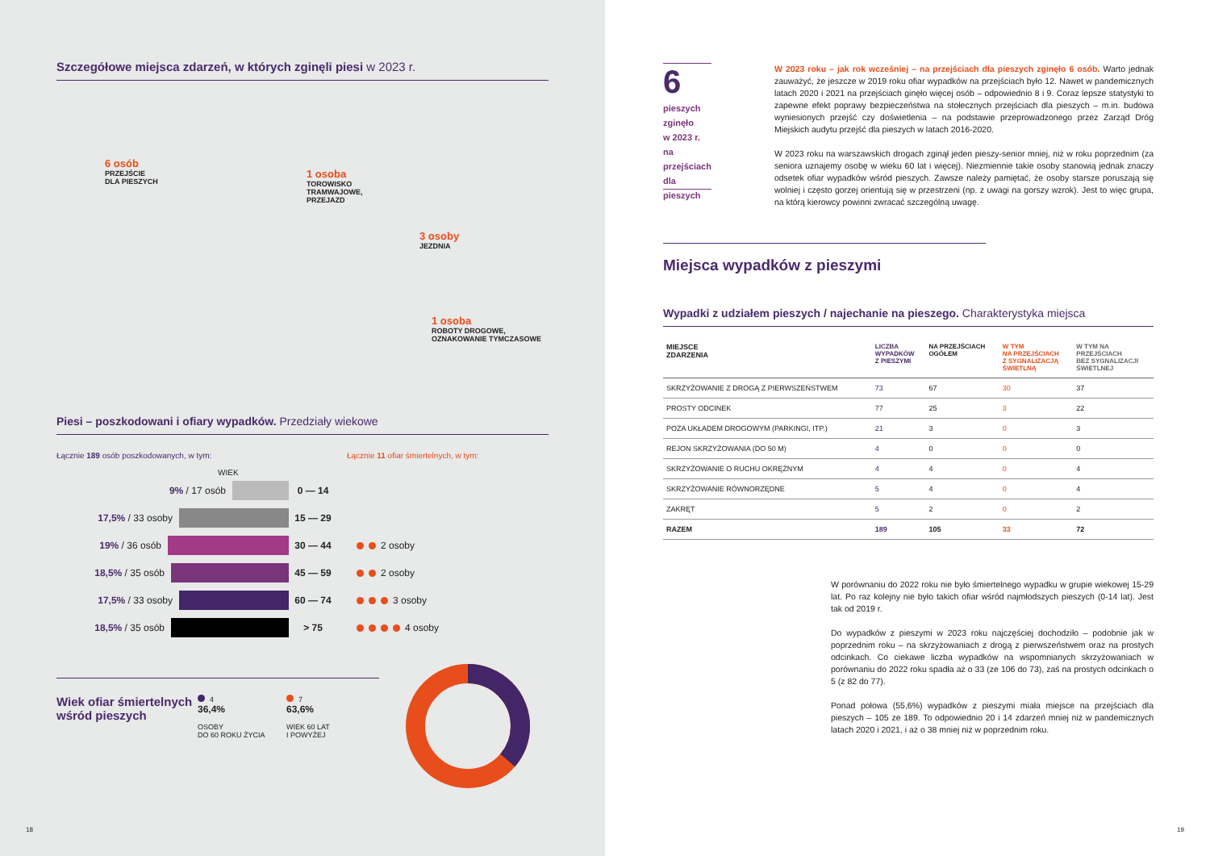Szczegółowe miejsca zdarzeń, w których zginęli piesi w 2023 r.
6 osób
PRZEJŚCIE
DLA PIESZYCH
1 osoba
TOROWISKO
TRAMWAJOWE,
PRZEJAZD
3 osoby
JEZDNIA
1 osoba
ROBOTY DROGOWE,
OZNAKOWANIE TYMCZASOWE
Piesi – poszkodowani i ofiary wypadków. Przedziały wiekowe
Łącznie 189 osób poszkodowanych, w tym: Łącznie 11 ofiar śmiertelnych, w tym:
WIEK
9% / 17 osób 0 — 14
17,5% / 33 osoby 15 — 29
19% / 36 osób 30 — 44 2 osoby
18,5% / 35 osób 45 — 59 2 osoby
17,5% / 33 osoby 60 — 74 3 osoby
18,5% / 35 osób > 75 4 osoby
Wiek ofiar śmiertelnych wśród pieszych
4
36,4%
OSOBY
DO 60 ROKU ŻYCIA
7
63,6%
WIEK 60 LAT
I POWYŻEJ
18
6
pieszych zginęło
w 2023 r.
na przejściach
dla pieszych
W 2023 roku – jak rok wcześniej – na przejściach dla pieszych zginęło 6 osób. Warto jednak zauważyć, że jeszcze w 2019 roku ofiar wypadków na przejściach było 12. Nawet w pandemicznych latach 2020 i 2021 na przejściach ginęło więcej osób – odpowiednio 8 i 9. Coraz lepsze statystyki to zapewne efekt poprawy bezpieczeństwa na stołecznych przejściach dla pieszych – m.in. budowa wyniesionych przejść czy doświetlenia – na podstawie przeprowadzonego przez Zarząd Dróg Miejskich audytu przejść dla pieszych w latach 2016-2020.
W 2023 roku na warszawskich drogach zginął jeden pieszy-senior mniej, niż w roku poprzednim (za seniora uznajemy osobę w wieku 60 lat i więcej). Niezmiennie takie osoby stanowią jednak znaczy odsetek ofiar wypadków wśród pieszych. Zawsze należy pamiętać, że osoby starsze poruszają się wolniej i często gorzej orientują się w przestrzeni (np. z uwagi na gorszy wzrok). Jest to więc grupa, na którą kierowcy powinni zwracać szczególną uwagę.
Miejsca wypadków z pieszymi
Wypadki z udziałem pieszych / najechanie na pieszego. Charakterystyka miejsca
| MIEJSCE ZDARZENIA | LICZBA WYPADKÓW Z PIESZYMI | NA PRZEJŚCIACH OGÓŁEM | W TYM NA PRZEJŚCIACH Z SYGNALIZACJĄ ŚWIETLNĄ | W TYM NA PRZEJŚCIACH BEZ SYGNALIZACJI ŚWIETLNEJ |
| --- | --- | --- | --- | --- |
| SKRZYŻOWANIE Z DROGĄ Z PIERWSZEŃSTWEM | 73 | 67 | 30 | 37 |
| PROSTY ODCINEK | 77 | 25 | 3 | 22 |
| POZA UKŁADEM DROGOWYM (PARKINGI, ITP.) | 21 | 3 | 0 | 3 |
| REJON SKRZYŻOWANIA (DO 50 M) | 4 | 0 | 0 | 0 |
| SKRZYŻOWANIE O RUCHU OKRĘŻNYM | 4 | 4 | 0 | 4 |
| SKRZYŻOWANIE RÓWNORZĘDNE | 5 | 4 | 0 | 4 |
| ZAKRĘT | 5 | 2 | 0 | 2 |
| RAZEM | 189 | 105 | 33 | 72 |
W porównaniu do 2022 roku nie było śmiertelnego wypadku w grupie wiekowej 15-29 lat. Po raz kolejny nie było takich ofiar wśród najmłodszych pieszych (0-14 lat). Jest tak od 2019 r.
Do wypadków z pieszymi w 2023 roku najczęściej dochodziło – podobnie jak w poprzednim roku – na skrzyżowaniach z drogą z pierwszeństwem oraz na prostych odcinkach. Co ciekawe liczba wypadków na wspomnianych skrzyżowaniach w porównaniu do 2022 roku spadła aż o 33 (ze 106 do 73), zaś na prostych odcinkach o 5 (z 82 do 77).
Ponad połowa (55,6%) wypadków z pieszymi miała miejsce na przejściach dla pieszych – 105 ze 189. To odpowiednio 20 i 14 zdarzeń mniej niż w pandemicznych latach 2020 i 2021, i aż o 38 mniej niż w poprzednim roku.
19